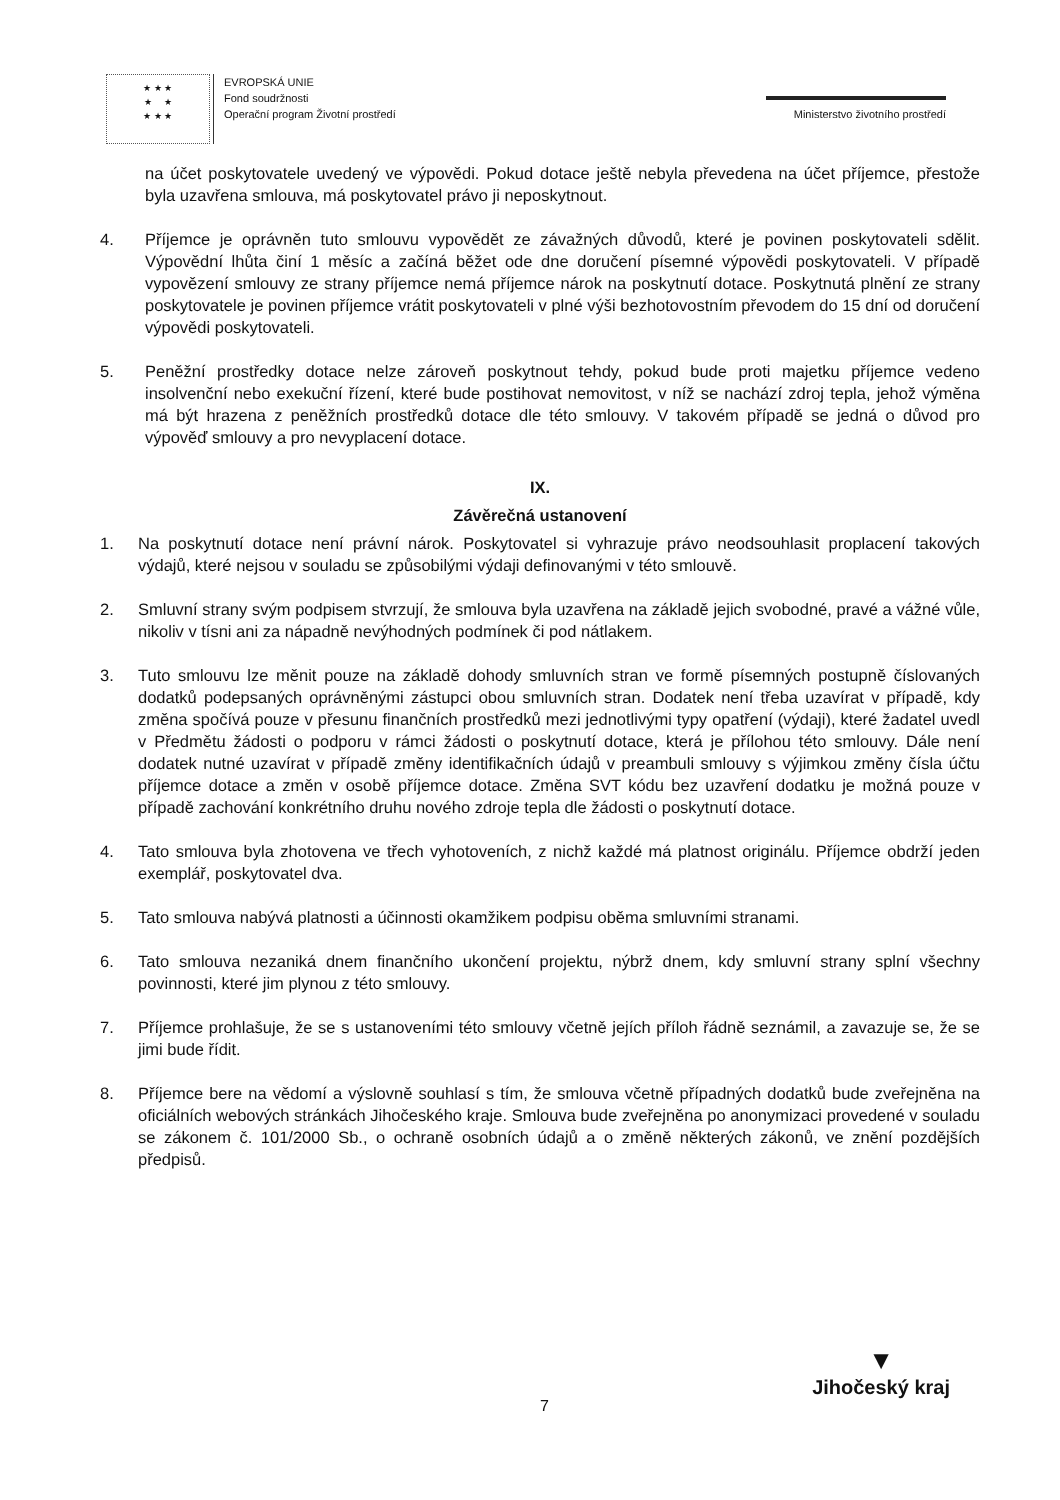★ ★ ★
★ ★
★ ★ ★
EVROPSKÁ UNIE
Fond soudržnosti
Operační program Životní prostředí
Ministerstvo životního prostředí
na účet poskytovatele uvedený ve výpovědi. Pokud dotace ještě nebyla převedena na účet příjemce, přestože byla uzavřena smlouva, má poskytovatel právo ji neposkytnout.
4. Příjemce je oprávněn tuto smlouvu vypovědět ze závažných důvodů, které je povinen poskytovateli sdělit. Výpovědní lhůta činí 1 měsíc a začíná běžet ode dne doručení písemné výpovědi poskytovateli. V případě vypovězení smlouvy ze strany příjemce nemá příjemce nárok na poskytnutí dotace. Poskytnutá plnění ze strany poskytovatele je povinen příjemce vrátit poskytovateli v plné výši bezhotovostním převodem do 15 dní od doručení výpovědi poskytovateli.
5. Peněžní prostředky dotace nelze zároveň poskytnout tehdy, pokud bude proti majetku příjemce vedeno insolvenční nebo exekuční řízení, které bude postihovat nemovitost, v níž se nachází zdroj tepla, jehož výměna má být hrazena z peněžních prostředků dotace dle této smlouvy. V takovém případě se jedná o důvod pro výpověď smlouvy a pro nevyplacení dotace.
IX.
Závěrečná ustanovení
1. Na poskytnutí dotace není právní nárok. Poskytovatel si vyhrazuje právo neodsouhlasit proplacení takových výdajů, které nejsou v souladu se způsobilými výdaji definovanými v této smlouvě.
2. Smluvní strany svým podpisem stvrzují, že smlouva byla uzavřena na základě jejich svobodné, pravé a vážné vůle, nikoliv v tísni ani za nápadně nevýhodných podmínek či pod nátlakem.
3. Tuto smlouvu lze měnit pouze na základě dohody smluvních stran ve formě písemných postupně číslovaných dodatků podepsaných oprávněnými zástupci obou smluvních stran. Dodatek není třeba uzavírat v případě, kdy změna spočívá pouze v přesunu finančních prostředků mezi jednotlivými typy opatření (výdaji), které žadatel uvedl v Předmětu žádosti o podporu v rámci žádosti o poskytnutí dotace, která je přílohou této smlouvy. Dále není dodatek nutné uzavírat v případě změny identifikačních údajů v preambuli smlouvy s výjimkou změny čísla účtu příjemce dotace a změn v osobě příjemce dotace. Změna SVT kódu bez uzavření dodatku je možná pouze v případě zachování konkrétního druhu nového zdroje tepla dle žádosti o poskytnutí dotace.
4. Tato smlouva byla zhotovena ve třech vyhotoveních, z nichž každé má platnost originálu. Příjemce obdrží jeden exemplář, poskytovatel dva.
5. Tato smlouva nabývá platnosti a účinnosti okamžikem podpisu oběma smluvními stranami.
6. Tato smlouva nezaniká dnem finančního ukončení projektu, nýbrž dnem, kdy smluvní strany splní všechny povinnosti, které jim plynou z této smlouvy.
7. Příjemce prohlašuje, že se s ustanoveními této smlouvy včetně jejích příloh řádně seznámil, a zavazuje se, že se jimi bude řídit.
8. Příjemce bere na vědomí a výslovně souhlasí s tím, že smlouva včetně případných dodatků bude zveřejněna na oficiálních webových stránkách Jihočeského kraje. Smlouva bude zveřejněna po anonymizaci provedené v souladu se zákonem č. 101/2000 Sb., o ochraně osobních údajů a o změně některých zákonů, ve znění pozdějších předpisů.
7
▼
Jihočeský kraj